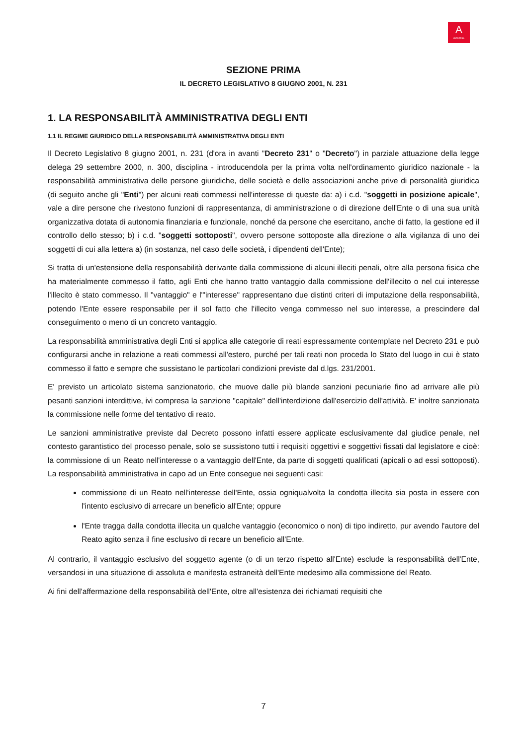A
AUTOGRILL
SEZIONE PRIMA
IL DECRETO LEGISLATIVO 8 GIUGNO 2001, N. 231
1. LA RESPONSABILITÀ AMMINISTRATIVA DEGLI ENTI
1.1 IL REGIME GIURIDICO DELLA RESPONSABILITÀ AMMINISTRATIVA DEGLI ENTI
Il Decreto Legislativo 8 giugno 2001, n. 231 (d'ora in avanti "Decreto 231" o "Decreto") in parziale attuazione della legge delega 29 settembre 2000, n. 300, disciplina - introducendola per la prima volta nell'ordinamento giuridico nazionale - la responsabilità amministrativa delle persone giuridiche, delle società e delle associazioni anche prive di personalità giuridica (di seguito anche gli "Enti") per alcuni reati commessi nell'interesse di queste da: a) i c.d. "soggetti in posizione apicale", vale a dire persone che rivestono funzioni di rappresentanza, di amministrazione o di direzione dell'Ente o di una sua unità organizzativa dotata di autonomia finanziaria e funzionale, nonché da persone che esercitano, anche di fatto, la gestione ed il controllo dello stesso; b) i c.d. "soggetti sottoposti", ovvero persone sottoposte alla direzione o alla vigilanza di uno dei soggetti di cui alla lettera a) (in sostanza, nel caso delle società, i dipendenti dell'Ente);
Si tratta di un'estensione della responsabilità derivante dalla commissione di alcuni illeciti penali, oltre alla persona fisica che ha materialmente commesso il fatto, agli Enti che hanno tratto vantaggio dalla commissione dell'illecito o nel cui interesse l'illecito è stato commesso. Il "vantaggio" e l'"interesse" rappresentano due distinti criteri di imputazione della responsabilità, potendo l'Ente essere responsabile per il sol fatto che l'illecito venga commesso nel suo interesse, a prescindere dal conseguimento o meno di un concreto vantaggio.
La responsabilità amministrativa degli Enti si applica alle categorie di reati espressamente contemplate nel Decreto 231 e può configurarsi anche in relazione a reati commessi all'estero, purché per tali reati non proceda lo Stato del luogo in cui è stato commesso il fatto e sempre che sussistano le particolari condizioni previste dal d.lgs. 231/2001.
E' previsto un articolato sistema sanzionatorio, che muove dalle più blande sanzioni pecuniarie fino ad arrivare alle più pesanti sanzioni interdittive, ivi compresa la sanzione "capitale" dell'interdizione dall'esercizio dell'attività. E' inoltre sanzionata la commissione nelle forme del tentativo di reato.
Le sanzioni amministrative previste dal Decreto possono infatti essere applicate esclusivamente dal giudice penale, nel contesto garantistico del processo penale, solo se sussistono tutti i requisiti oggettivi e soggettivi fissati dal legislatore e cioè: la commissione di un Reato nell'interesse o a vantaggio dell'Ente, da parte di soggetti qualificati (apicali o ad essi sottoposti). La responsabilità amministrativa in capo ad un Ente consegue nei seguenti casi:
commissione di un Reato nell'interesse dell'Ente, ossia ogniqualvolta la condotta illecita sia posta in essere con l'intento esclusivo di arrecare un beneficio all'Ente; oppure
l'Ente tragga dalla condotta illecita un qualche vantaggio (economico o non) di tipo indiretto, pur avendo l'autore del Reato agito senza il fine esclusivo di recare un beneficio all'Ente.
Al contrario, il vantaggio esclusivo del soggetto agente (o di un terzo rispetto all'Ente) esclude la responsabilità dell'Ente, versandosi in una situazione di assoluta e manifesta estraneità dell'Ente medesimo alla commissione del Reato.
Ai fini dell'affermazione della responsabilità dell'Ente, oltre all'esistenza dei richiamati requisiti che
7